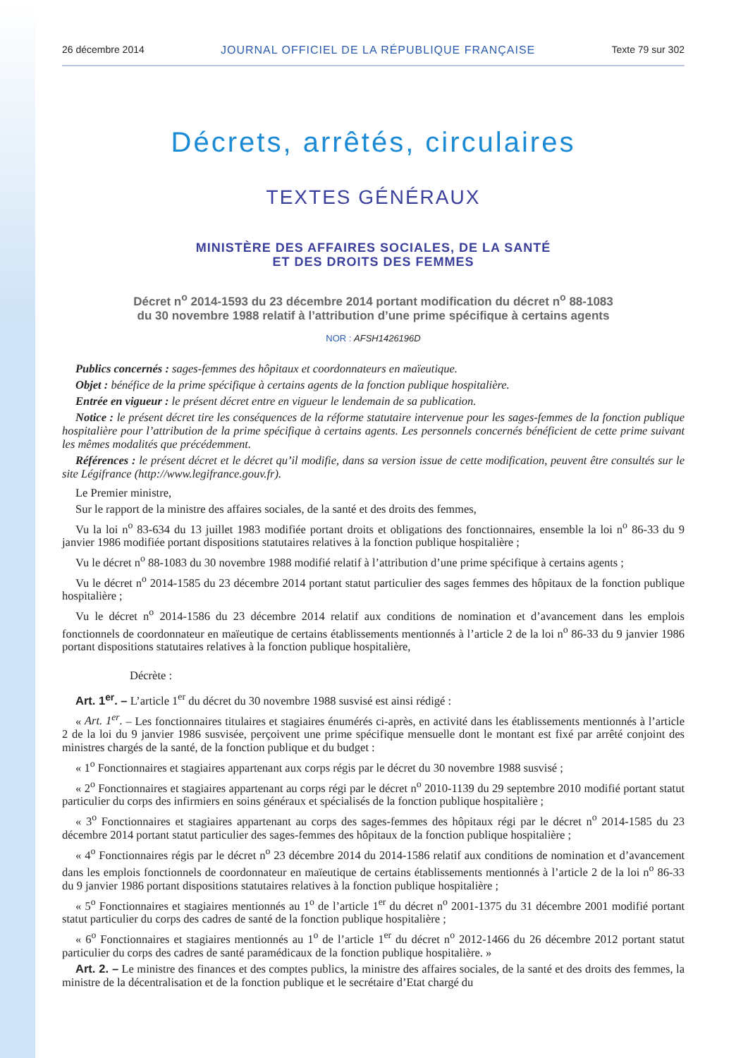26 décembre 2014 JOURNAL OFFICIEL DE LA RÉPUBLIQUE FRANÇAISE Texte 79 sur 302
Décrets, arrêtés, circulaires
TEXTES GÉNÉRAUX
MINISTÈRE DES AFFAIRES SOCIALES, DE LA SANTÉ
ET DES DROITS DES FEMMES
Décret n<sup>o</sup> 2014-1593 du 23 décembre 2014 portant modification du décret n<sup>o</sup> 88-1083
du 30 novembre 1988 relatif à l’attribution d’une prime spécifique à certains agents
NOR : AFSH1426196D
Publics concernés : sages-femmes des hôpitaux et coordonnateurs en maïeutique.
Objet : bénéfice de la prime spécifique à certains agents de la fonction publique hospitalière.
Entrée en vigueur : le présent décret entre en vigueur le lendemain de sa publication.
Notice : le présent décret tire les conséquences de la réforme statutaire intervenue pour les sages-femmes de la fonction publique hospitalière pour l’attribution de la prime spécifique à certains agents. Les personnels concernés bénéficient de cette prime suivant les mêmes modalités que précédemment.
Références : le présent décret et le décret qu’il modifie, dans sa version issue de cette modification, peuvent être consultés sur le site Légifrance (http://www.legifrance.gouv.fr).
Le Premier ministre,
Sur le rapport de la ministre des affaires sociales, de la santé et des droits des femmes,
Vu la loi n<sup>o</sup> 83-634 du 13 juillet 1983 modifiée portant droits et obligations des fonctionnaires, ensemble la loi n<sup>o</sup> 86-33 du 9 janvier 1986 modifiée portant dispositions statutaires relatives à la fonction publique hospitalière ;
Vu le décret n<sup>o</sup> 88-1083 du 30 novembre 1988 modifié relatif à l’attribution d’une prime spécifique à certains agents ;
Vu le décret n<sup>o</sup> 2014-1585 du 23 décembre 2014 portant statut particulier des sages femmes des hôpitaux de la fonction publique hospitalière ;
Vu le décret n<sup>o</sup> 2014-1586 du 23 décembre 2014 relatif aux conditions de nomination et d’avancement dans les emplois fonctionnels de coordonnateur en maïeutique de certains établissements mentionnés à l’article 2 de la loi n<sup>o</sup> 86-33 du 9 janvier 1986 portant dispositions statutaires relatives à la fonction publique hospitalière,
Décrète :
Art. 1<sup>er</sup>. – L’article 1<sup>er</sup> du décret du 30 novembre 1988 susvisé est ainsi rédigé :
« Art. 1<sup>er</sup>. – Les fonctionnaires titulaires et stagiaires énumérés ci-après, en activité dans les établissements mentionnés à l’article 2 de la loi du 9 janvier 1986 susvisée, perçoivent une prime spécifique mensuelle dont le montant est fixé par arrêté conjoint des ministres chargés de la santé, de la fonction publique et du budget :
« 1<sup>o</sup> Fonctionnaires et stagiaires appartenant aux corps régis par le décret du 30 novembre 1988 susvisé ;
« 2<sup>o</sup> Fonctionnaires et stagiaires appartenant au corps régi par le décret n<sup>o</sup> 2010-1139 du 29 septembre 2010 modifié portant statut particulier du corps des infirmiers en soins généraux et spécialisés de la fonction publique hospitalière ;
« 3<sup>o</sup> Fonctionnaires et stagiaires appartenant au corps des sages-femmes des hôpitaux régi par le décret n<sup>o</sup> 2014-1585 du 23 décembre 2014 portant statut particulier des sages-femmes des hôpitaux de la fonction publique hospitalière ;
« 4<sup>o</sup> Fonctionnaires régis par le décret n<sup>o</sup> 23 décembre 2014 du 2014-1586 relatif aux conditions de nomination et d’avancement dans les emplois fonctionnels de coordonnateur en maïeutique de certains établissements mentionnés à l’article 2 de la loi n<sup>o</sup> 86-33 du 9 janvier 1986 portant dispositions statutaires relatives à la fonction publique hospitalière ;
« 5<sup>o</sup> Fonctionnaires et stagiaires mentionnés au 1<sup>o</sup> de l’article 1<sup>er</sup> du décret n<sup>o</sup> 2001-1375 du 31 décembre 2001 modifié portant statut particulier du corps des cadres de santé de la fonction publique hospitalière ;
« 6<sup>o</sup> Fonctionnaires et stagiaires mentionnés au 1<sup>o</sup> de l’article 1<sup>er</sup> du décret n<sup>o</sup> 2012-1466 du 26 décembre 2012 portant statut particulier du corps des cadres de santé paramédicaux de la fonction publique hospitalière. »
Art. 2. – Le ministre des finances et des comptes publics, la ministre des affaires sociales, de la santé et des droits des femmes, la ministre de la décentralisation et de la fonction publique et le secrétaire d’Etat chargé du